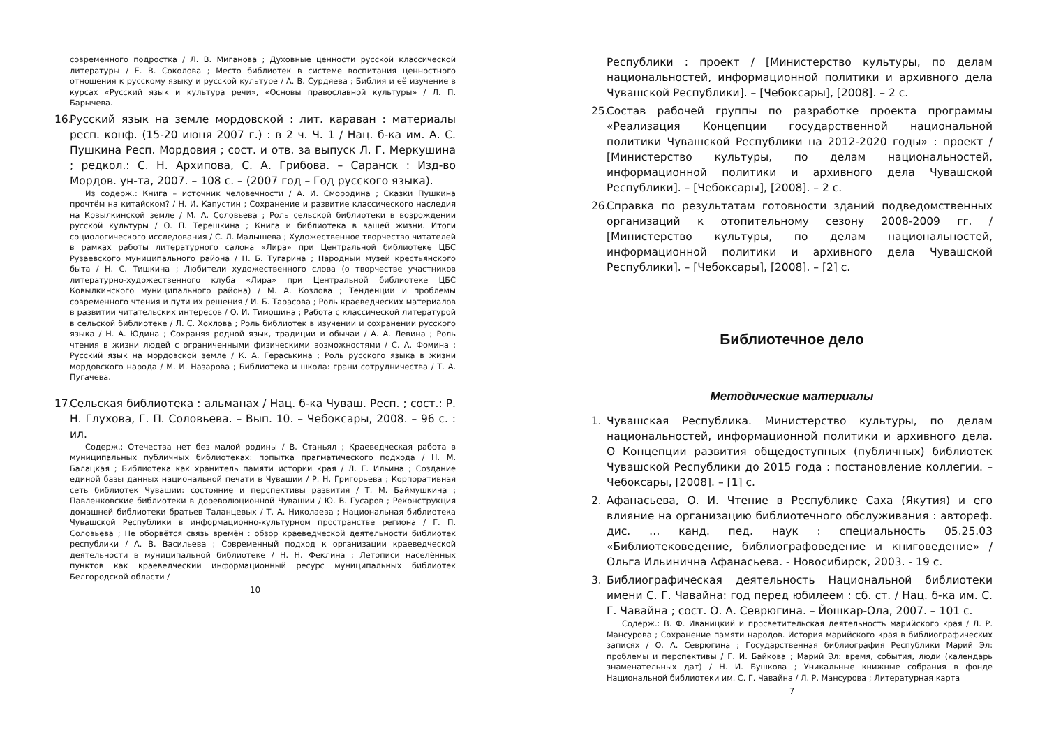современного подростка / Л. В. Миганова ; Духовные ценности русской классической литературы / Е. В. Соколова ; Место библиотек в системе воспитания ценностного отношения к русскому языку и русской культуре / А. В. Сурдяева ; Библия и её изучение в курсах «Русский язык и культура речи», «Основы православной культуры» / Л. П. Барычева.
16. Русский язык на земле мордовской : лит. караван : материалы респ. конф. (15-20 июня 2007 г.) : в 2 ч. Ч. 1 / Нац. б-ка им. А. С. Пушкина Респ. Мордовия ; сост. и отв. за выпуск Л. Г. Меркушина ; редкол.: С. Н. Архипова, С. А. Грибова. – Саранск : Изд-во Мордов. ун-та, 2007. – 108 с. – (2007 год – Год русского языка).
Из содерж.: Книга – источник человечности / А. И. Смородина ; Сказки Пушкина прочтём на китайском? / Н. И. Капустин ; Сохранение и развитие классического наследия на Ковылкинской земле / М. А. Соловьева ; Роль сельской библиотеки в возрождении русской культуры / О. П. Терешкина ; Книга и библиотека в вашей жизни. Итоги социологического исследования / С. Л. Малышева ; Художественное творчество читателей в рамках работы литературного салона «Лира» при Центральной библиотеке ЦБС Рузаевского муниципального района / Н. Б. Тугарина ; Народный музей крестьянского быта / Н. С. Тишкина ; Любители художественного слова (о творчестве участников литературно-художественного клуба «Лира» при Центральной библиотеке ЦБС Ковылкинского муниципального района) / М. А. Козлова ; Тенденции и проблемы современного чтения и пути их решения / И. Б. Тарасова ; Роль краеведческих материалов в развитии читательских интересов / О. И. Тимошина ; Работа с классической литературой в сельской библиотеке / Л. С. Хохлова ; Роль библиотек в изучении и сохранении русского языка / Н. А. Юдина ; Сохраняя родной язык, традиции и обычаи / А. А. Левина ; Роль чтения в жизни людей с ограниченными физическими возможностями / С. А. Фомина ; Русский язык на мордовской земле / К. А. Гераськина ; Роль русского языка в жизни мордовского народа / М. И. Назарова ; Библиотека и школа: грани сотрудничества / Т. А. Пугачева.
17. Сельская библиотека : альманах / Нац. б-ка Чуваш. Респ. ; сост.: Р. Н. Глухова, Г. П. Соловьева. – Вып. 10. – Чебоксары, 2008. – 96 с. : ил.
Содерж.: Отечества нет без малой родины / В. Станьял ; Краеведческая работа в муниципальных публичных библиотеках: попытка прагматического подхода / Н. М. Балацкая ; Библиотека как хранитель памяти истории края / Л. Г. Ильина ; Создание единой базы данных национальной печати в Чувашии / Р. Н. Григорьева ; Корпоративная сеть библиотек Чувашии: состояние и перспективы развития / Т. М. Баймушкина ; Павленковские библиотеки в дореволюционной Чувашии / Ю. В. Гусаров ; Реконструкция домашней библиотеки братьев Таланцевых / Т. А. Николаева ; Национальная библиотека Чувашской Республики в информационно-культурном пространстве региона / Г. П. Соловьева ; Не оборвётся связь времён : обзор краеведческой деятельности библиотек республики / А. В. Васильева ; Современный подход к организации краеведческой деятельности в муниципальной библиотеке / Н. Н. Феклина ; Летописи населённых пунктов как краеведческий информационный ресурс муниципальных библиотек Белгородской области /
10
Республики : проект / [Министерство культуры, по делам национальностей, информационной политики и архивного дела Чувашской Республики]. – [Чебоксары], [2008]. – 2 с.
25. Состав рабочей группы по разработке проекта программы «Реализация Концепции государственной национальной политики Чувашской Республики на 2012-2020 годы» : проект / [Министерство культуры, по делам национальностей, информационной политики и архивного дела Чувашской Республики]. – [Чебоксары], [2008]. – 2 с.
26. Справка по результатам готовности зданий подведомственных организаций к отопительному сезону 2008-2009 гг. / [Министерство культуры, по делам национальностей, информационной политики и архивного дела Чувашской Республики]. – [Чебоксары], [2008]. – [2] с.
Библиотечное дело
Методические материалы
1. Чувашская Республика. Министерство культуры, по делам национальностей, информационной политики и архивного дела. О Концепции развития общедоступных (публичных) библиотек Чувашской Республики до 2015 года : постановление коллегии. – Чебоксары, [2008]. – [1] с.
2. Афанасьева, О. И. Чтение в Республике Саха (Якутия) и его влияние на организацию библиотечного обслуживания : автореф. дис. … канд. пед. наук : специальность 05.25.03 «Библиотековедение, библиографоведение и книговедение» / Ольга Ильинична Афанасьева. - Новосибирск, 2003. - 19 с.
3. Библиографическая деятельность Национальной библиотеки имени С. Г. Чавайна: год перед юбилеем : сб. ст. / Нац. б-ка им. С. Г. Чавайна ; сост. О. А. Севрюгина. – Йошкар-Ола, 2007. – 101 с.
Содерж.: В. Ф. Иваницкий и просветительская деятельность марийского края / Л. Р. Мансурова ; Сохранение памяти народов. История марийского края в библиографических записях / О. А. Севрюгина ; Государственная библиография Республики Марий Эл: проблемы и перспективы / Г. И. Байкова ; Марий Эл: время, события, люди (календарь знаменательных дат) / Н. И. Бушкова ; Уникальные книжные собрания в фонде Национальной библиотеки им. С. Г. Чавайна / Л. Р. Мансурова ; Литературная карта
7